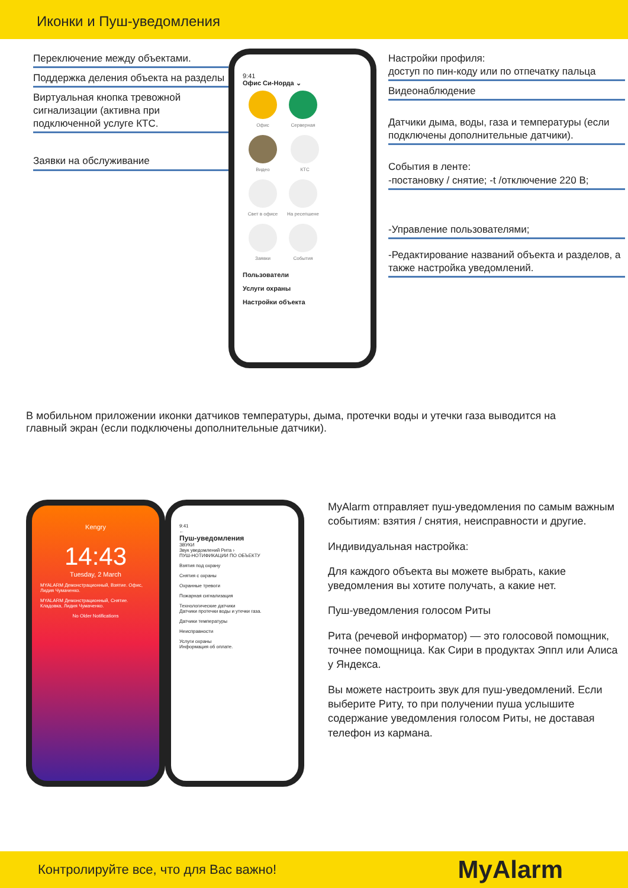Иконки и Пуш-уведомления
Переключение между объектами.
Поддержка деления объекта на разделы
Виртуальная кнопка тревожной сигнализации (активна при подключенной услуге КТС.
Заявки на обслуживание
9:41
Офис Си-Норда ⌄
Офис Серверная Видео КТС Свет в офисе На ресепшене Заявки События
Пользователи
Услуги охраны
Настройки объекта
Настройки профиля:
доступ по пин-коду или по отпечатку пальца
Видеонаблюдение
Датчики дыма, воды, газа и температуры (если подключены дополнительные датчики).
События в ленте:
-постановку / снятие; -t /отключение 220 В;
-Управление пользователями;
-Редактирование названий объекта и разделов, а также настройка уведомлений.
В мобильном приложении иконки датчиков температуры, дыма, протечки воды и утечки газа выводится на главный экран (если подключены дополнительные датчики).
Kengry
14:43
Tuesday, 2 March
MYALARM Демонстрационный, Взятие. Офис, Лидия Чумаченко.
MYALARM Демонстрационный, Снятие. Кладовка, Лидия Чумаченко.
No Older Notifications
9:41
←
Пуш-уведомления
ЗВУКИ
Звук уведомлений Рита ›
ПУШ-НОТИФИКАЦИИ ПО ОБЪЕКТУ
Взятия под охрану
Снятия с охраны
Охранные тревоги
Пожарная сигнализация
Технологические датчики
Датчики протечки воды и утечки газа.
Датчики температуры
Неисправности
Услуги охраны
Информация об оплате.
MyAlarm отправляет пуш-уведомления по самым важным событиям: взятия / снятия, неисправности и другие.
Индивидуальная настройка:
Для каждого объекта вы можете выбрать, какие уведомления вы хотите получать, а какие нет.
Пуш-уведомления голосом Риты
Рита (речевой информатор) — это голосовой помощник, точнее помощница. Как Сири в продуктах Эппл или Алиса у Яндекса.
Вы можете настроить звук для пуш-уведомлений. Если выберите Риту, то при получении пуша услышите содержание уведомления голосом Риты, не доставая телефон из кармана.
Контролируйте все, что для Вас важно! MyAlarm